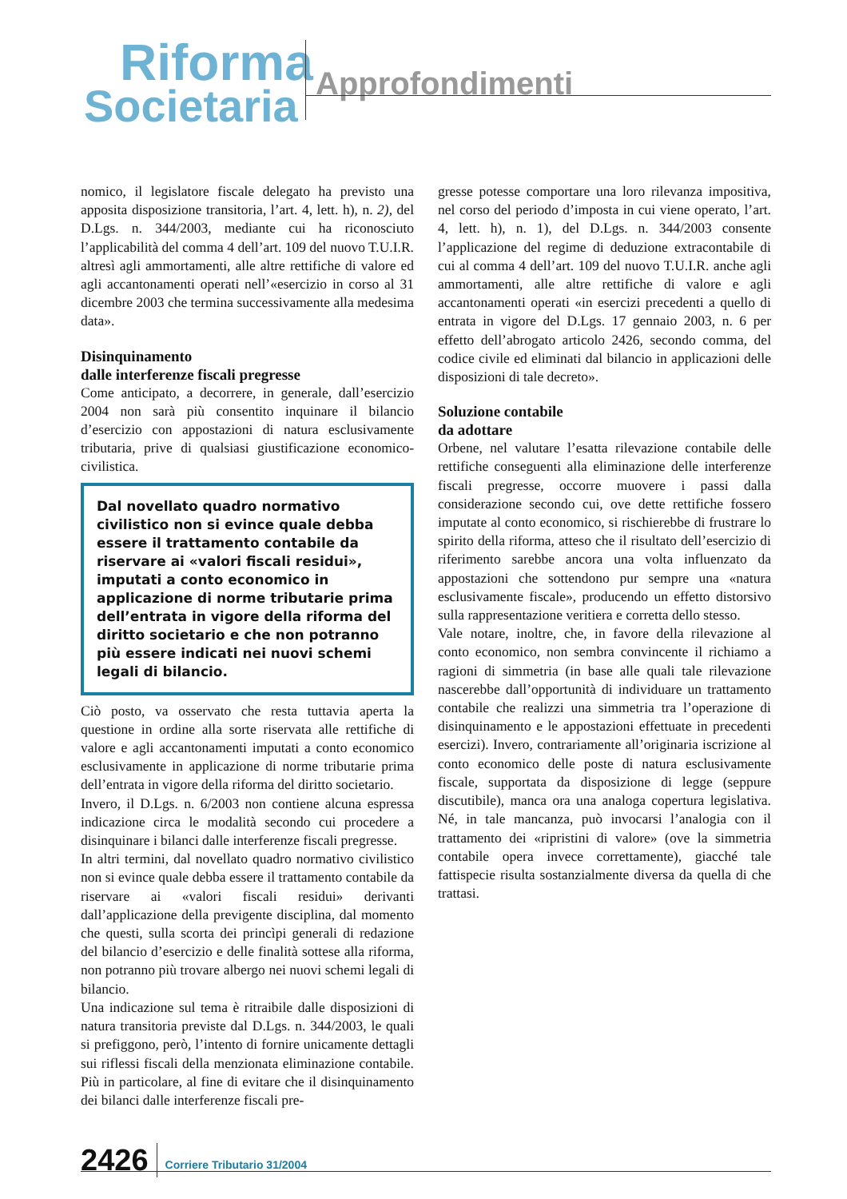Riforma
Societaria
Approfondimenti
nomico, il legislatore fiscale delegato ha previsto una apposita disposizione transitoria, l’art. 4, lett. h), n. 2), del D.Lgs. n. 344/2003, mediante cui ha riconosciuto l’applicabilità del comma 4 dell’art. 109 del nuovo T.U.I.R. altresì agli ammortamenti, alle altre rettifiche di valore ed agli accantonamenti operati nell’«esercizio in corso al 31 dicembre 2003 che termina successivamente alla medesima data».
Disinquinamento
dalle interferenze fiscali pregresse
Come anticipato, a decorrere, in generale, dall’esercizio 2004 non sarà più consentito inquinare il bilancio d’esercizio con appostazioni di natura esclusivamente tributaria, prive di qualsiasi giustificazione economico-civilistica.
Dal novellato quadro normativo civilistico non si evince quale debba essere il trattamento contabile da riservare ai «valori fiscali residui», imputati a conto economico in applicazione di norme tributarie prima dell’entrata in vigore della riforma del diritto societario e che non potranno più essere indicati nei nuovi schemi legali di bilancio.
Ciò posto, va osservato che resta tuttavia aperta la questione in ordine alla sorte riservata alle rettifiche di valore e agli accantonamenti imputati a conto economico esclusivamente in applicazione di norme tributarie prima dell’entrata in vigore della riforma del diritto societario.
Invero, il D.Lgs. n. 6/2003 non contiene alcuna espressa indicazione circa le modalità secondo cui procedere a disinquinare i bilanci dalle interferenze fiscali pregresse.
In altri termini, dal novellato quadro normativo civilistico non si evince quale debba essere il trattamento contabile da riservare ai «valori fiscali residui» derivanti dall’applicazione della previgente disciplina, dal momento che questi, sulla scorta dei princìpi generali di redazione del bilancio d’esercizio e delle finalità sottese alla riforma, non potranno più trovare albergo nei nuovi schemi legali di bilancio.
Una indicazione sul tema è ritraibile dalle disposizioni di natura transitoria previste dal D.Lgs. n. 344/2003, le quali si prefiggono, però, l’intento di fornire unicamente dettagli sui riflessi fiscali della menzionata eliminazione contabile. Più in particolare, al fine di evitare che il disinquinamento dei bilanci dalle interferenze fiscali pre-
gresse potesse comportare una loro rilevanza impositiva, nel corso del periodo d’imposta in cui viene operato, l’art. 4, lett. h), n. 1), del D.Lgs. n. 344/2003 consente l’applicazione del regime di deduzione extracontabile di cui al comma 4 dell’art. 109 del nuovo T.U.I.R. anche agli ammortamenti, alle altre rettifiche di valore e agli accantonamenti operati «in esercizi precedenti a quello di entrata in vigore del D.Lgs. 17 gennaio 2003, n. 6 per effetto dell’abrogato articolo 2426, secondo comma, del codice civile ed eliminati dal bilancio in applicazioni delle disposizioni di tale decreto».
Soluzione contabile
da adottare
Orbene, nel valutare l’esatta rilevazione contabile delle rettifiche conseguenti alla eliminazione delle interferenze fiscali pregresse, occorre muovere i passi dalla considerazione secondo cui, ove dette rettifiche fossero imputate al conto economico, si rischierebbe di frustrare lo spirito della riforma, atteso che il risultato dell’esercizio di riferimento sarebbe ancora una volta influenzato da appostazioni che sottendono pur sempre una «natura esclusivamente fiscale», producendo un effetto distorsivo sulla rappresentazione veritiera e corretta dello stesso.
Vale notare, inoltre, che, in favore della rilevazione al conto economico, non sembra convincente il richiamo a ragioni di simmetria (in base alle quali tale rilevazione nascerebbe dall’opportunità di individuare un trattamento contabile che realizzi una simmetria tra l’operazione di disinquinamento e le appostazioni effettuate in precedenti esercizi). Invero, contrariamente all’originaria iscrizione al conto economico delle poste di natura esclusivamente fiscale, supportata da disposizione di legge (seppure discutibile), manca ora una analoga copertura legislativa. Né, in tale mancanza, può invocarsi l’analogia con il trattamento dei «ripristini di valore» (ove la simmetria contabile opera invece correttamente), giacché tale fattispecie risulta sostanzialmente diversa da quella di che trattasi.
2426 Corriere Tributario 31/2004